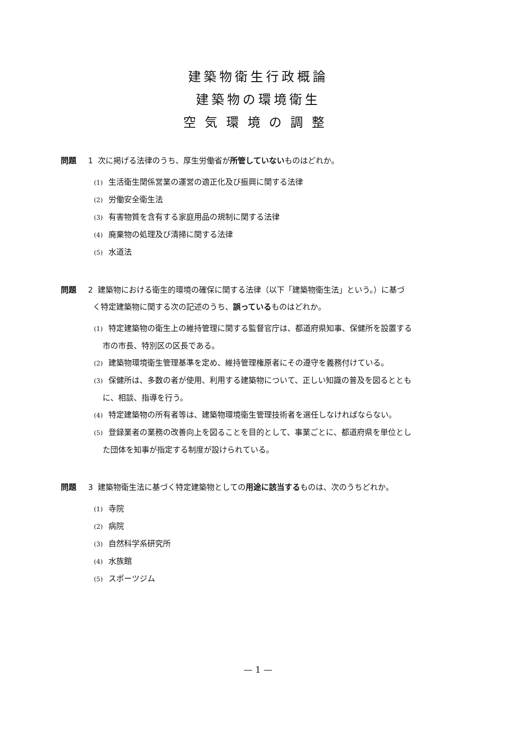建築物衛生行政概論
建築物の環境衛生
空気環境の調整
問題 1 次に掲げる法律のうち、厚生労働省が所管していないものはどれか。
(1) 生活衛生関係営業の運営の適正化及び振興に関する法律
(2) 労働安全衛生法
(3) 有害物質を含有する家庭用品の規制に関する法律
(4) 廃棄物の処理及び清掃に関する法律
(5) 水道法
問題 2 建築物における衛生的環境の確保に関する法律（以下「建築物衛生法」という。）に基づ
く特定建築物に関する次の記述のうち、誤っているものはどれか。
(1) 特定建築物の衛生上の維持管理に関する監督官庁は、都道府県知事、保健所を設置する
市の市長、特別区の区長である。
(2) 建築物環境衛生管理基準を定め、維持管理権原者にその遵守を義務付けている。
(3) 保健所は、多数の者が使用、利用する建築物について、正しい知識の普及を図るととも
に、相談、指導を行う。
(4) 特定建築物の所有者等は、建築物環境衛生管理技術者を選任しなければならない。
(5) 登録業者の業務の改善向上を図ることを目的として、事業ごとに、都道府県を単位とし
た団体を知事が指定する制度が設けられている。
問題 3 建築物衛生法に基づく特定建築物としての用途に該当するものは、次のうちどれか。
(1) 寺院
(2) 病院
(3) 自然科学系研究所
(4) 水族館
(5) スポーツジム
— 1 —